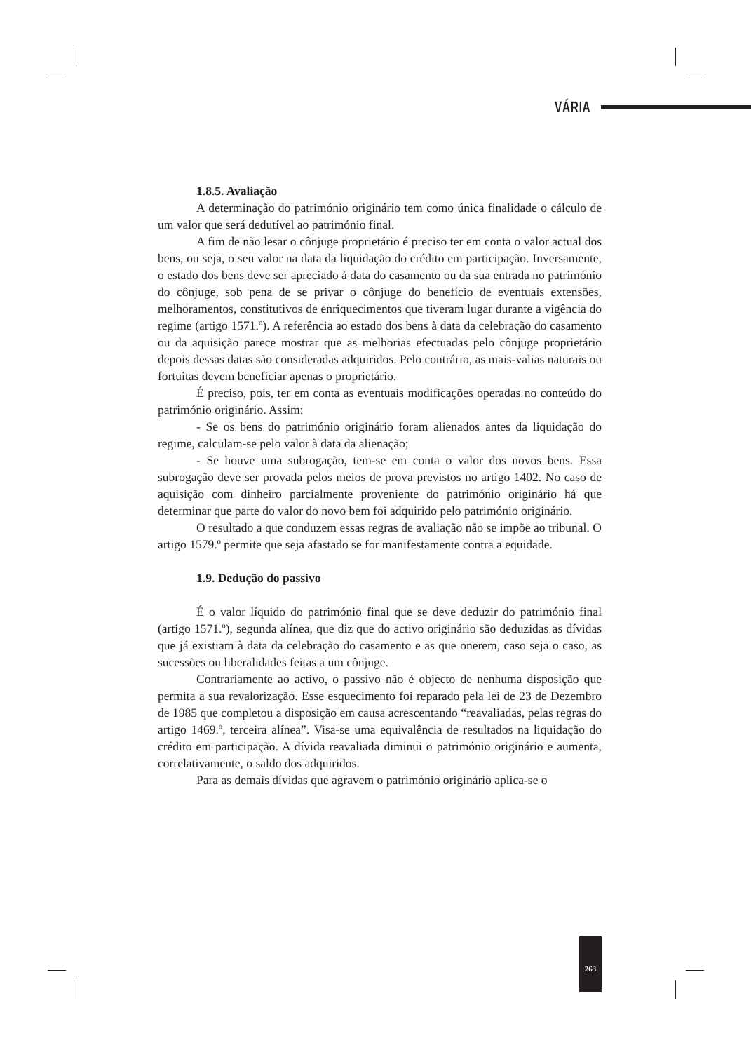VÁRIA
1.8.5. Avaliação
A determinação do património originário tem como única finalidade o cálculo de um valor que será dedutível ao património final.
A fim de não lesar o cônjuge proprietário é preciso ter em conta o valor actual dos bens, ou seja, o seu valor na data da liquidação do crédito em participação. Inversamente, o estado dos bens deve ser apreciado à data do casamento ou da sua entrada no património do cônjuge, sob pena de se privar o cônjuge do benefício de eventuais extensões, melhoramentos, constitutivos de enriquecimentos que tiveram lugar durante a vigência do regime (artigo 1571.º). A referência ao estado dos bens à data da celebração do casamento ou da aquisição parece mostrar que as melhorias efectuadas pelo cônjuge proprietário depois dessas datas são consideradas adquiridos. Pelo contrário, as mais-valias naturais ou fortuitas devem beneficiar apenas o proprietário.
É preciso, pois, ter em conta as eventuais modificações operadas no conteúdo do património originário. Assim:
- Se os bens do património originário foram alienados antes da liquidação do regime, calculam-se pelo valor à data da alienação;
- Se houve uma subrogação, tem-se em conta o valor dos novos bens. Essa subrogação deve ser provada pelos meios de prova previstos no artigo 1402. No caso de aquisição com dinheiro parcialmente proveniente do património originário há que determinar que parte do valor do novo bem foi adquirido pelo património originário.
O resultado a que conduzem essas regras de avaliação não se impõe ao tribunal. O artigo 1579.º permite que seja afastado se for manifestamente contra a equidade.
1.9. Dedução do passivo
É o valor líquido do património final que se deve deduzir do património final (artigo 1571.º), segunda alínea, que diz que do activo originário são deduzidas as dívidas que já existiam à data da celebração do casamento e as que onerem, caso seja o caso, as sucessões ou liberalidades feitas a um cônjuge.
Contrariamente ao activo, o passivo não é objecto de nenhuma disposição que permita a sua revalorização. Esse esquecimento foi reparado pela lei de 23 de Dezembro de 1985 que completou a disposição em causa acrescentando “reavaliadas, pelas regras do artigo 1469.º, terceira alínea”. Visa-se uma equivalência de resultados na liquidação do crédito em participação. A dívida reavaliada diminui o património originário e aumenta, correlativamente, o saldo dos adquiridos.
Para as demais dívidas que agravem o património originário aplica-se o
263